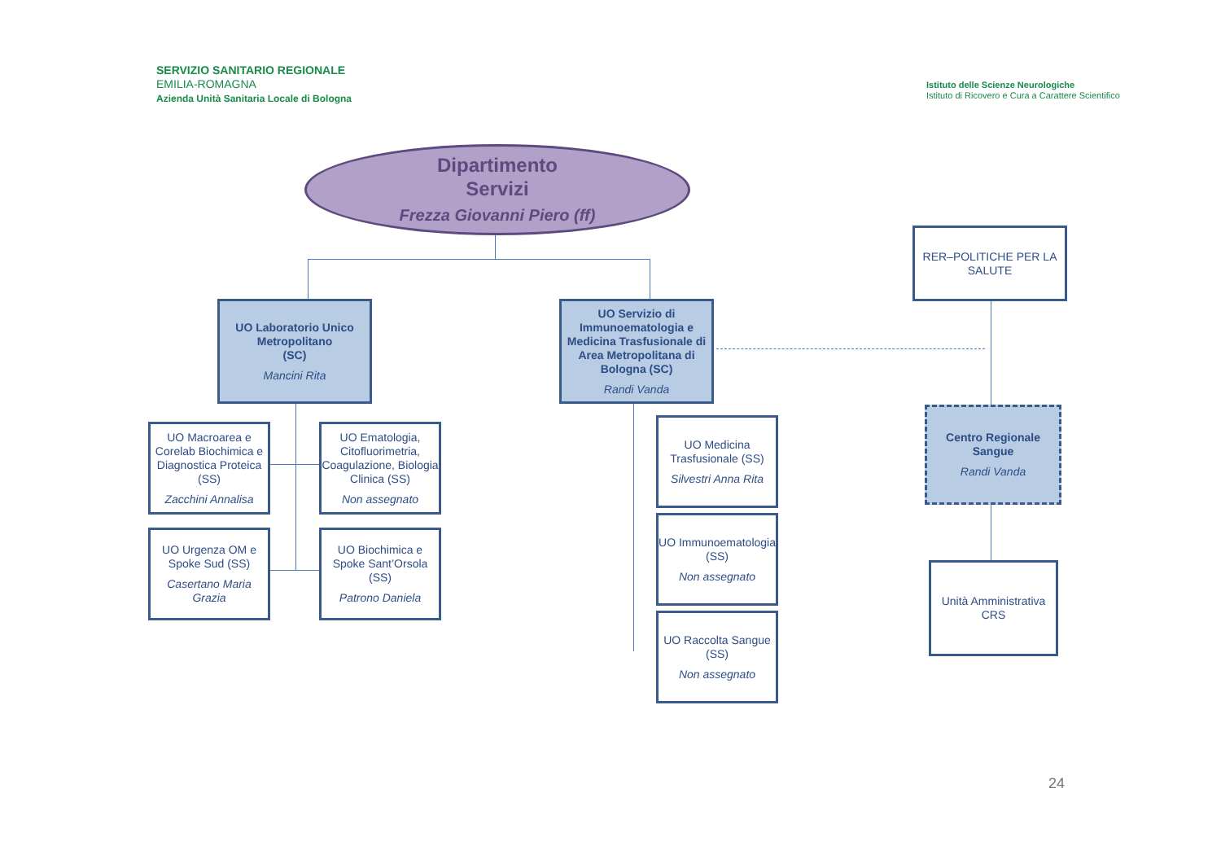SERVIZIO SANITARIO REGIONALE
EMILIA-ROMAGNA
Azienda Unità Sanitaria Locale di Bologna
Istituto delle Scienze Neurologiche
Istituto di Ricovero e Cura a Carattere Scientifico
Dipartimento
Servizi
Frezza Giovanni Piero (ff)
UO Laboratorio Unico Metropolitano
(SC)
Mancini Rita
UO Servizio di Immunoematologia e Medicina Trasfusionale di Area Metropolitana di Bologna (SC)
Randi Vanda
RER–POLITICHE PER LA SALUTE
Centro Regionale Sangue
Randi Vanda
Unità Amministrativa CRS
UO Macroarea e Corelab Biochimica e Diagnostica Proteica (SS)
Zacchini Annalisa
UO Ematologia, Citofluorimetria, Coagulazione, Biologia Clinica (SS)
Non assegnato
UO Urgenza OM e Spoke Sud (SS)
Casertano Maria Grazia
UO Biochimica e Spoke Sant’Orsola (SS)
Patrono Daniela
UO Medicina Trasfusionale (SS)
Silvestri Anna Rita
UO Immunoematologia (SS)
Non assegnato
UO Raccolta Sangue (SS)
Non assegnato
24